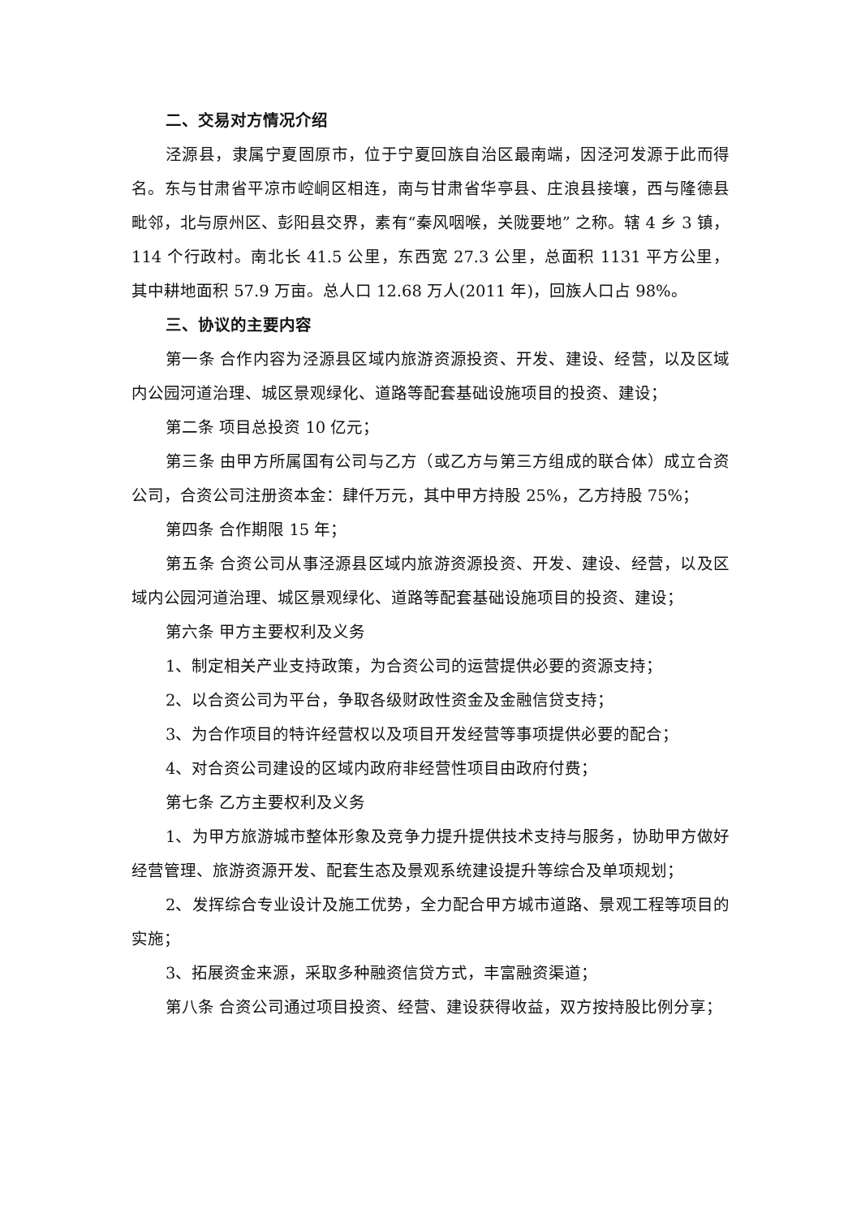二、交易对方情况介绍
泾源县，隶属宁夏固原市，位于宁夏回族自治区最南端，因泾河发源于此而得名。东与甘肃省平凉市崆峒区相连，南与甘肃省华亭县、庄浪县接壤，西与隆德县毗邻，北与原州区、彭阳县交界，素有“秦风咽喉，关陇要地” 之称。辖 4 乡 3 镇，114 个行政村。南北长 41.5 公里，东西宽 27.3 公里，总面积 1131 平方公里，其中耕地面积 57.9 万亩。总人口 12.68 万人(2011 年)，回族人口占 98%。
三、协议的主要内容
第一条 合作内容为泾源县区域内旅游资源投资、开发、建设、经营，以及区域内公园河道治理、城区景观绿化、道路等配套基础设施项目的投资、建设；
第二条 项目总投资 10 亿元；
第三条 由甲方所属国有公司与乙方（或乙方与第三方组成的联合体）成立合资公司，合资公司注册资本金：肆仟万元，其中甲方持股 25%，乙方持股 75%；
第四条 合作期限 15 年；
第五条 合资公司从事泾源县区域内旅游资源投资、开发、建设、经营，以及区域内公园河道治理、城区景观绿化、道路等配套基础设施项目的投资、建设；
第六条 甲方主要权利及义务
1、制定相关产业支持政策，为合资公司的运营提供必要的资源支持；
2、以合资公司为平台，争取各级财政性资金及金融信贷支持；
3、为合作项目的特许经营权以及项目开发经营等事项提供必要的配合；
4、对合资公司建设的区域内政府非经营性项目由政府付费；
第七条 乙方主要权利及义务
1、为甲方旅游城市整体形象及竞争力提升提供技术支持与服务，协助甲方做好经营管理、旅游资源开发、配套生态及景观系统建设提升等综合及单项规划；
2、发挥综合专业设计及施工优势，全力配合甲方城市道路、景观工程等项目的实施；
3、拓展资金来源，采取多种融资信贷方式，丰富融资渠道；
第八条 合资公司通过项目投资、经营、建设获得收益，双方按持股比例分享；